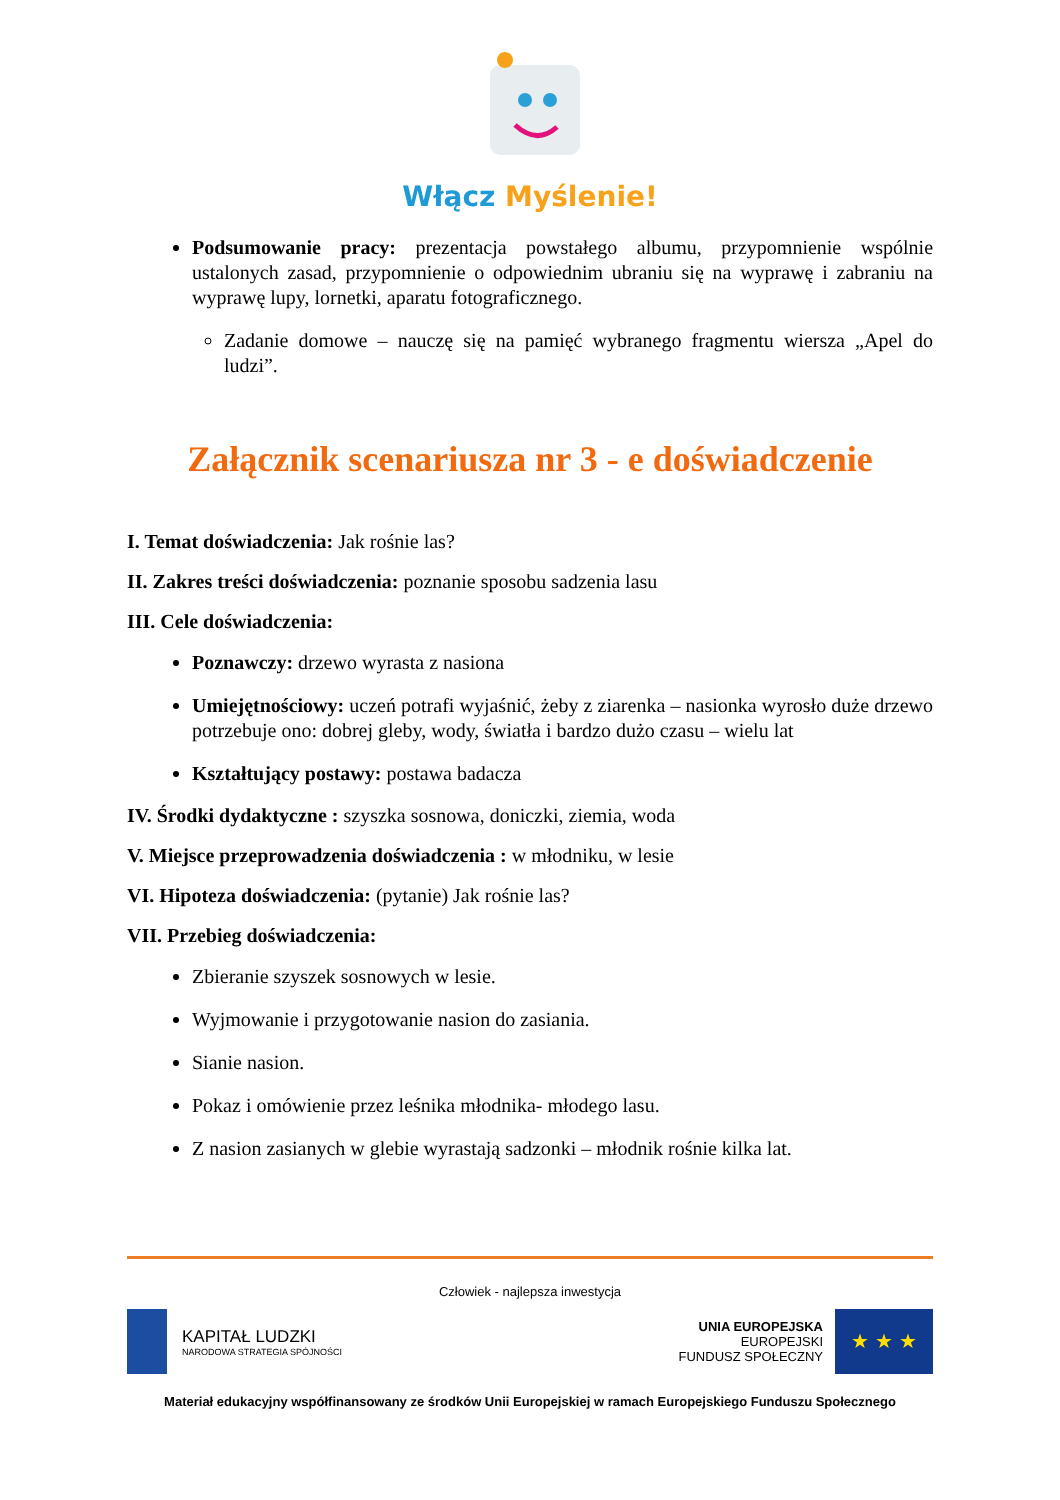Włącz Myślenie!
Podsumowanie pracy: prezentacja powstałego albumu, przypomnienie wspólnie ustalonych zasad, przypomnienie o odpowiednim ubraniu się na wyprawę i zabraniu na wyprawę lupy, lornetki, aparatu fotograficznego.
Zadanie domowe – nauczę się na pamięć wybranego fragmentu wiersza „Apel do ludzi”.
Załącznik scenariusza nr 3 - e doświadczenie
I. Temat doświadczenia: Jak rośnie las?
II. Zakres treści doświadczenia: poznanie sposobu sadzenia lasu
III. Cele doświadczenia:
Poznawczy: drzewo wyrasta z nasiona
Umiejętnościowy: uczeń potrafi wyjaśnić, żeby z ziarenka – nasionka wyrosło duże drzewo potrzebuje ono: dobrej gleby, wody, światła i bardzo dużo czasu – wielu lat
Kształtujący postawy: postawa badacza
IV. Środki dydaktyczne : szyszka sosnowa, doniczki, ziemia, woda
V. Miejsce przeprowadzenia doświadczenia : w młodniku, w lesie
VI. Hipoteza doświadczenia: (pytanie) Jak rośnie las?
VII. Przebieg doświadczenia:
Zbieranie szyszek sosnowych w lesie.
Wyjmowanie i przygotowanie nasion do zasiania.
Sianie nasion.
Pokaz i omówienie przez leśnika młodnika- młodego lasu.
Z nasion zasianych w glebie wyrastają sadzonki – młodnik rośnie kilka lat.
Człowiek - najlepsza inwestycja
KAPITAŁ LUDZKI
NARODOWA STRATEGIA SPÓJNOŚCI
UNIA EUROPEJSKA
EUROPEJSKI
FUNDUSZ SPOŁECZNY
★ ★ ★
Materiał edukacyjny współfinansowany ze środków Unii Europejskiej w ramach Europejskiego Funduszu Społecznego